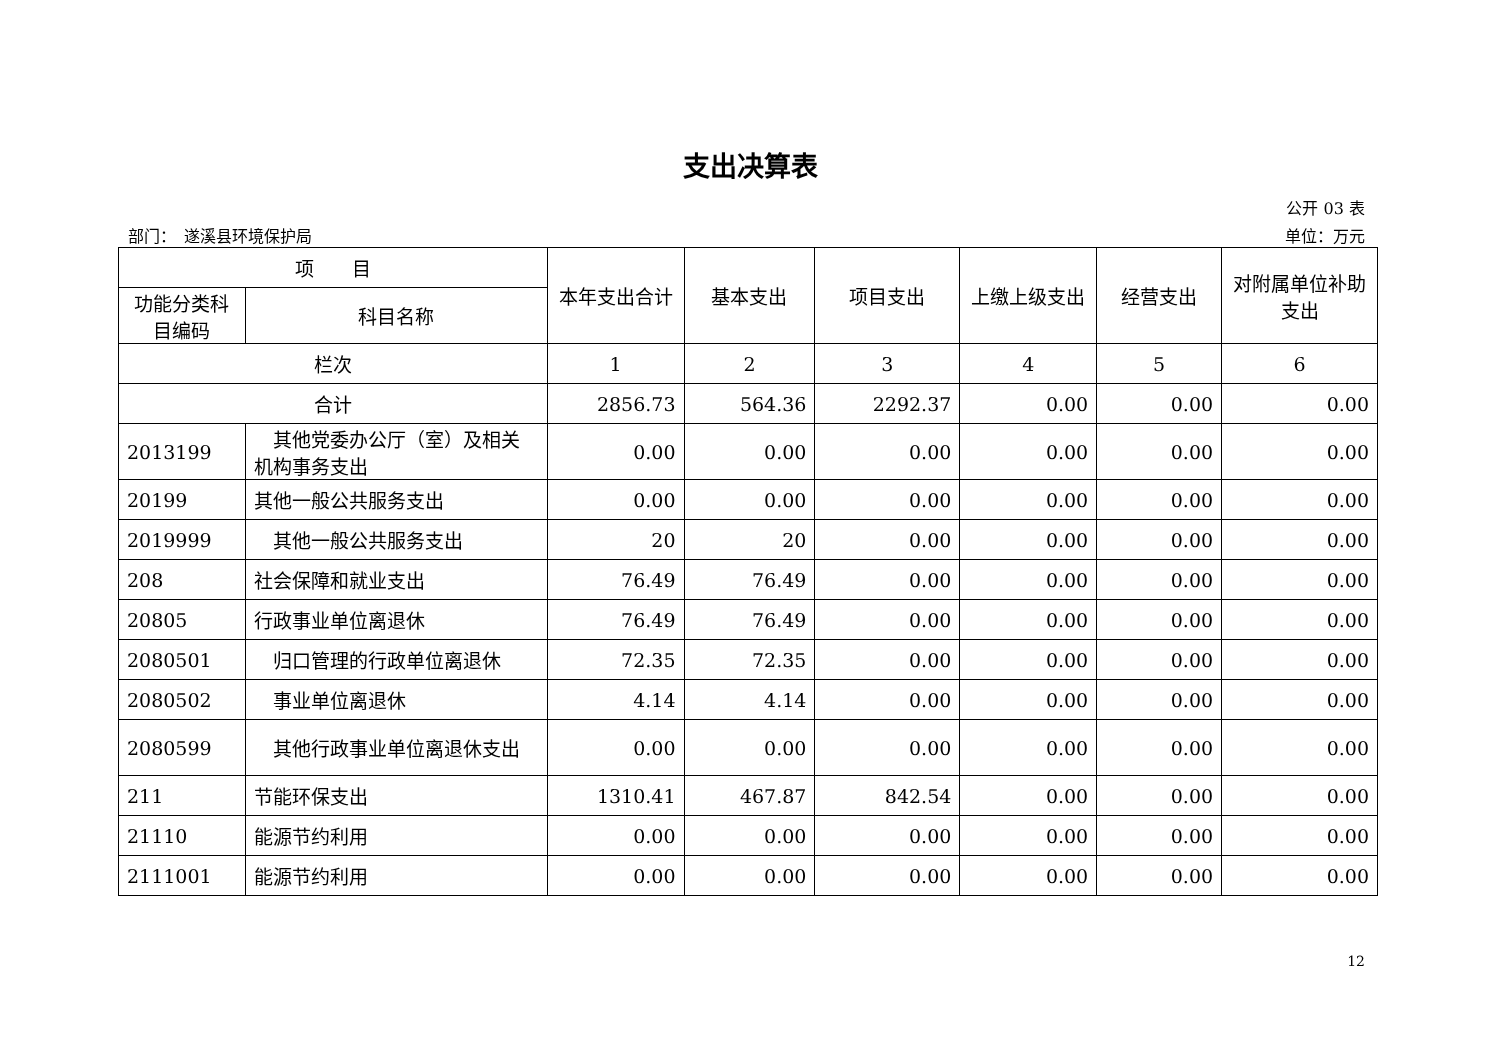支出决算表
公开 03 表
部门：　遂溪县环境保护局 单位：万元
| 项 目 | | 本年支出合计 | 基本支出 | 项目支出 | 上缴上级支出 | 经营支出 | 对附属单位补助支出 |
| --- | --- | --- | --- | --- | --- | --- | --- |
| 功能分类科目编码 | 科目名称 | | | | | | |
| 栏次 | | 1 | 2 | 3 | 4 | 5 | 6 |
| 合计 | | 2856.73 | 564.36 | 2292.37 | 0.00 | 0.00 | 0.00 |
| 2013199 | 其他党委办公厅（室）及相关机构事务支出 | 0.00 | 0.00 | 0.00 | 0.00 | 0.00 | 0.00 |
| 20199 | 其他一般公共服务支出 | 0.00 | 0.00 | 0.00 | 0.00 | 0.00 | 0.00 |
| 2019999 | 其他一般公共服务支出 | 20 | 20 | 0.00 | 0.00 | 0.00 | 0.00 |
| 208 | 社会保障和就业支出 | 76.49 | 76.49 | 0.00 | 0.00 | 0.00 | 0.00 |
| 20805 | 行政事业单位离退休 | 76.49 | 76.49 | 0.00 | 0.00 | 0.00 | 0.00 |
| 2080501 | 归口管理的行政单位离退休 | 72.35 | 72.35 | 0.00 | 0.00 | 0.00 | 0.00 |
| 2080502 | 事业单位离退休 | 4.14 | 4.14 | 0.00 | 0.00 | 0.00 | 0.00 |
| 2080599 | 其他行政事业单位离退休支出 | 0.00 | 0.00 | 0.00 | 0.00 | 0.00 | 0.00 |
| 211 | 节能环保支出 | 1310.41 | 467.87 | 842.54 | 0.00 | 0.00 | 0.00 |
| 21110 | 能源节约利用 | 0.00 | 0.00 | 0.00 | 0.00 | 0.00 | 0.00 |
| 2111001 | 能源节约利用 | 0.00 | 0.00 | 0.00 | 0.00 | 0.00 | 0.00 |
12